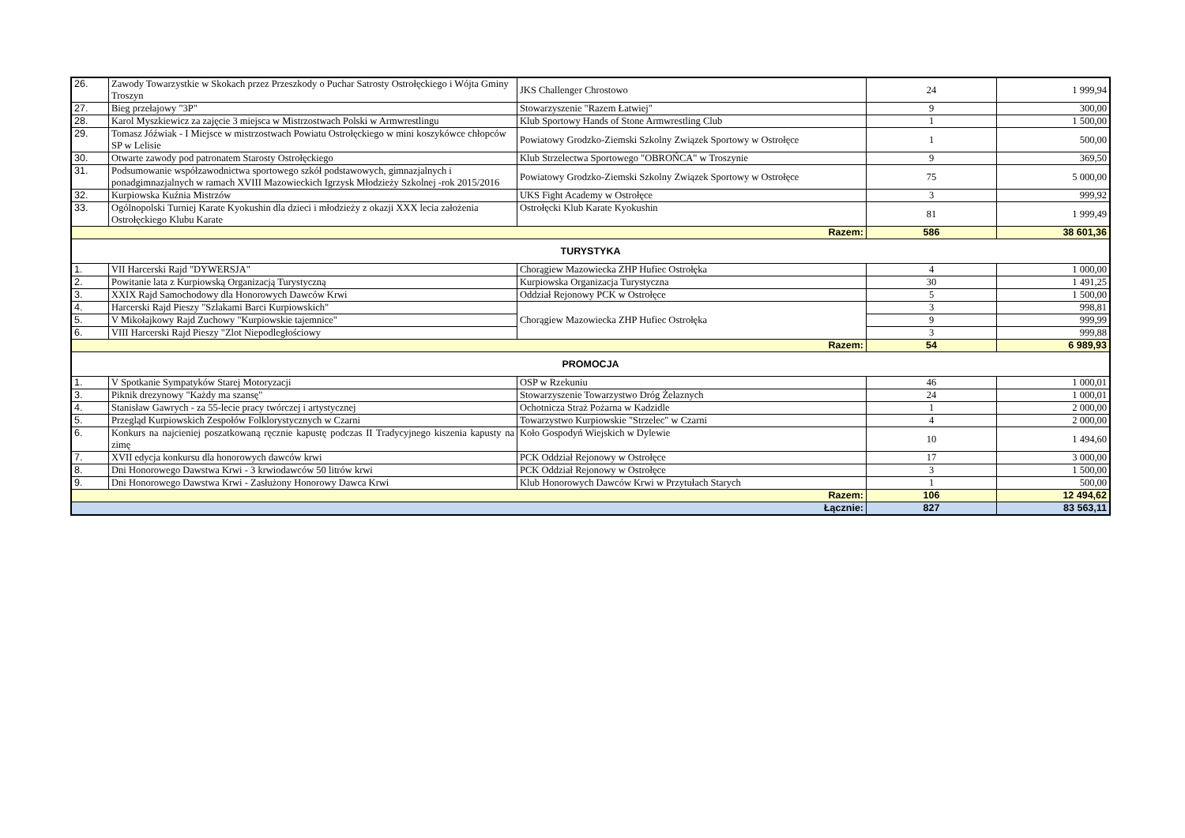| 26. | Zawody Towarzystkie w Skokach przez Przeszkody o Puchar Satrosty Ostrołęckiego i Wójta Gminy Troszyn | JKS Challenger Chrostowo | 24 | 1 999,94 |
| 27. | Bieg przełajowy "3P" | Stowarzyszenie "Razem Łatwiej" | 9 | 300,00 |
| 28. | Karol Myszkiewicz za zajęcie 3 miejsca w Mistrzostwach Polski w Armwrestlingu | Klub Sportowy Hands of Stone Armwrestling Club | 1 | 1 500,00 |
| 29. | Tomasz Jóźwiak - I Miejsce w mistrzostwach Powiatu Ostrołęckiego w mini koszykówce chłopców SP w Lelisie | Powiatowy Grodzko-Ziemski Szkolny Związek Sportowy w Ostrołęce | 1 | 500,00 |
| 30. | Otwarte zawody pod patronatem Starosty Ostrołęckiego | Klub Strzelectwa Sportowego "OBROŃCA" w Troszynie | 9 | 369,50 |
| 31. | Podsumowanie współzawodnictwa sportowego szkół podstawowych, gimnazjalnych i ponadgimnazjalnych w ramach XVIII Mazowieckich Igrzysk Młodzieży Szkolnej -rok 2015/2016 | Powiatowy Grodzko-Ziemski Szkolny Związek Sportowy w Ostrołęce | 75 | 5 000,00 |
| 32. | Kurpiowska Kuźnia Mistrzów | UKS Fight Academy w Ostrołęce | 3 | 999,92 |
| 33. | Ogólnopolski Turniej Karate Kyokushin dla dzieci i młodzieży z okazji XXX lecia założenia Ostrołęckiego Klubu Karate | Ostrołęcki Klub Karate Kyokushin | 81 | 1 999,49 |
| Razem: | | | 586 | 38 601,36 |
| TURYSTYKA | | | | |
| 1. | VII Harcerski Rajd "DYWERSJA" | Chorągiew Mazowiecka ZHP Hufiec Ostrołęka | 4 | 1 000,00 |
| 2. | Powitanie lata z Kurpiowską Organizacją Turystyczną | Kurpiowska Organizacja Turystyczna | 30 | 1 491,25 |
| 3. | XXIX Rajd Samochodowy dla Honorowych Dawców Krwi | Oddział Rejonowy PCK w Ostrołęce | 5 | 1 500,00 |
| 4. | Harcerski Rajd Pieszy "Szlakami Barci Kurpiowskich" | Chorągiew Mazowiecka ZHP Hufiec Ostrołęka | 3 | 998,81 |
| 5. | V Mikołajkowy Rajd Zuchowy "Kurpiowskie tajemnice" | | 9 | 999,99 |
| 6. | VIII Harcerski Rajd Pieszy "Zlot Niepodległościowy | | 3 | 999,88 |
| Razem: | | | 54 | 6 989,93 |
| PROMOCJA | | | | |
| 1. | V Spotkanie Sympatyków Starej Motoryzacji | OSP w Rzekuniu | 46 | 1 000,01 |
| 3. | Piknik drezynowy "Każdy ma szansę" | Stowarzyszenie Towarzystwo Dróg Żelaznych | 24 | 1 000,01 |
| 4. | Stanisław Gawrych - za 55-lecie pracy twórczej i artystycznej | Ochotnicza Straż Pożarna w Kadzidle | 1 | 2 000,00 |
| 5. | Przegląd Kurpiowskich Zespołów Folklorystycznych w Czarni | Towarzystwo Kurpiowskie "Strzelec" w Czarni | 4 | 2 000,00 |
| 6. | Konkurs na najcieniej poszatkowaną ręcznie kapustę podczas II Tradycyjnego kiszenia kapusty na zimę | Koło Gospodyń Wiejskich w Dylewie | 10 | 1 494,60 |
| 7. | XVII edycja konkursu dla honorowych dawców krwi | PCK Oddział Rejonowy w Ostrołęce | 17 | 3 000,00 |
| 8. | Dni Honorowego Dawstwa Krwi - 3 krwiodawców 50 litrów krwi | PCK Oddział Rejonowy w Ostrołęce | 3 | 1 500,00 |
| 9. | Dni Honorowego Dawstwa Krwi - Zasłużony Honorowy Dawca Krwi | Klub Honorowych Dawców Krwi w Przytułach Starych | 1 | 500,00 |
| Razem: | | | 106 | 12 494,62 |
| Łącznie: | | | 827 | 83 563,11 |